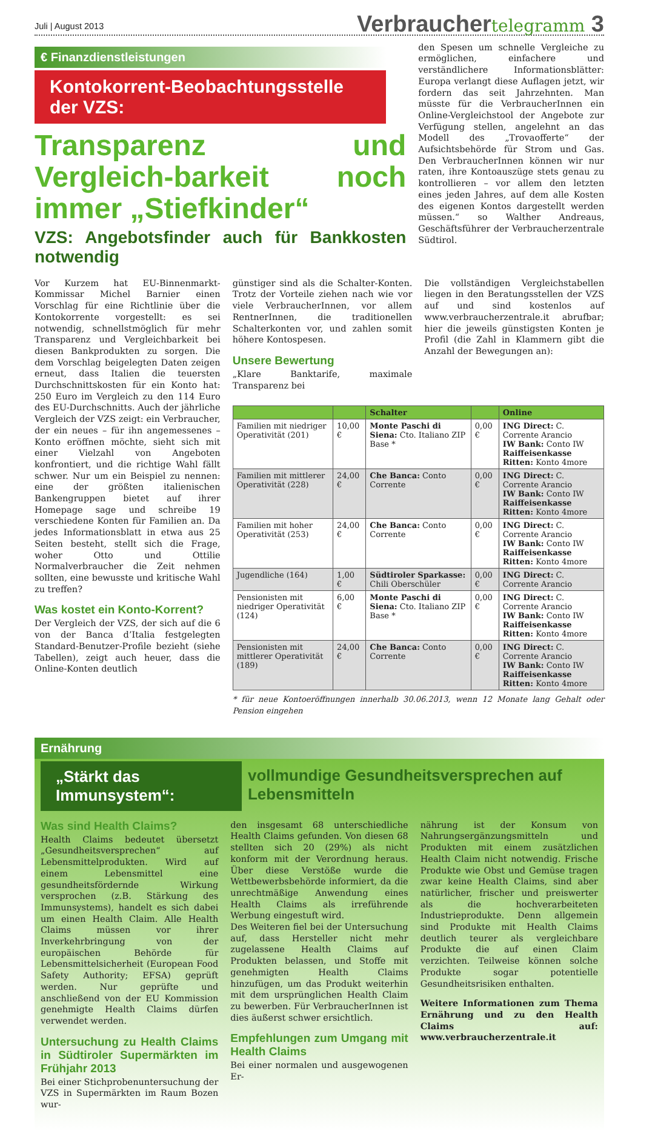Juli | August 2013 Verbrauchertelegramm 3
€ Finanzdienstleistungen
Kontokorrent-Beobachtungsstelle der VZS:
Transparenz und Vergleich-barkeit noch immer „Stiefkinder“
VZS: Angebotsfinder auch für Bankkosten notwendig
den Spesen um schnelle Vergleiche zu ermöglichen, einfachere und verständlichere Informationsblätter: Europa verlangt diese Auflagen jetzt, wir fordern das seit Jahrzehnten. Man müsste für die VerbraucherInnen ein Online-Vergleichstool der Angebote zur Verfügung stellen, angelehnt an das Modell des „Trovaofferte“ der Aufsichtsbehörde für Strom und Gas. Den VerbraucherInnen können wir nur raten, ihre Kontoauszüge stets genau zu kontrollieren – vor allem den letzten eines jeden Jahres, auf dem alle Kosten des eigenen Kontos dargestellt werden müssen.“ so Walther Andreaus, Geschäftsführer der Verbraucherzentrale Südtirol.
Vor Kurzem hat EU-Binnenmarkt-Kommissar Michel Barnier einen Vorschlag für eine Richtlinie über die Kontokorrente vorgestellt: es sei notwendig, schnellstmöglich für mehr Transparenz und Vergleichbarkeit bei diesen Bankprodukten zu sorgen. Die dem Vorschlag beigelegten Daten zeigen erneut, dass Italien die teuersten Durchschnittskosten für ein Konto hat: 250 Euro im Vergleich zu den 114 Euro des EU-Durchschnitts. Auch der jährliche Vergleich der VZS zeigt: ein Verbraucher, der ein neues – für ihn angemessenes – Konto eröffnen möchte, sieht sich mit einer Vielzahl von Angeboten konfrontiert, und die richtige Wahl fällt schwer. Nur um ein Beispiel zu nennen: eine der größten italienischen Bankengruppen bietet auf ihrer Homepage sage und schreibe 19 verschiedene Konten für Familien an. Da jedes Informationsblatt in etwa aus 25 Seiten besteht, stellt sich die Frage, woher Otto und Ottilie Normalverbraucher die Zeit nehmen sollten, eine bewusste und kritische Wahl zu treffen?
Was kostet ein Konto-Korrent?
Der Vergleich der VZS, der sich auf die 6 von der Banca d’Italia festgelegten Standard-Benutzer-Profile bezieht (siehe Tabellen), zeigt auch heuer, dass die Online-Konten deutlich
günstiger sind als die Schalter-Konten. Trotz der Vorteile ziehen nach wie vor viele VerbraucherInnen, vor allem RentnerInnen, die traditionellen Schalterkonten vor, und zahlen somit höhere Kontospesen.
Unsere Bewertung
„Klare Banktarife, maximale Transparenz bei
Die vollständigen Vergleichstabellen liegen in den Beratungsstellen der VZS auf und sind kostenlos auf www.verbraucherzentrale.it abrufbar; hier die jeweils günstigsten Konten je Profil (die Zahl in Klammern gibt die Anzahl der Bewegungen an):
| | | Schalter | | Online |
| --- | --- | --- | --- | --- |
| Familien mit niedriger Operativität (201) | 10,00 € | Monte Paschi di Siena: Cto. Italiano ZIP Base * | 0,00 € | ING Direct: C. Corrente Arancio IW Bank: Conto IW Raiffeisenkasse Ritten: Konto 4more |
| Familien mit mittlerer Operativität (228) | 24,00 € | Che Banca: Conto Corrente | 0,00 € | ING Direct: C. Corrente Arancio IW Bank: Conto IW Raiffeisenkasse Ritten: Konto 4more |
| Familien mit hoher Operativität (253) | 24,00 € | Che Banca: Conto Corrente | 0,00 € | ING Direct: C. Corrente Arancio IW Bank: Conto IW Raiffeisenkasse Ritten: Konto 4more |
| Jugendliche (164) | 1,00 € | Südtiroler Sparkasse: Chili Oberschüler | 0,00 € | ING Direct: C. Corrente Arancio |
| Pensionisten mit niedriger Operativität (124) | 6,00 € | Monte Paschi di Siena: Cto. Italiano ZIP Base * | 0,00 € | ING Direct: C. Corrente Arancio IW Bank: Conto IW Raiffeisenkasse Ritten: Konto 4more |
| Pensionisten mit mittlerer Operativität (189) | 24,00 € | Che Banca: Conto Corrente | 0,00 € | ING Direct: C. Corrente Arancio IW Bank: Conto IW Raiffeisenkasse Ritten: Konto 4more |
* für neue Kontoeröffnungen innerhalb 30.06.2013, wenn 12 Monate lang Gehalt oder Pension eingehen
Ernährung
„Stärkt das Immunsystem“:
vollmundige Gesundheitsversprechen auf Lebensmitteln
Was sind Health Claims?
Health Claims bedeutet übersetzt „Gesundheitsversprechen“ auf Lebensmittelprodukten. Wird auf einem Lebensmittel eine gesundheitsfördernde Wirkung versprochen (z.B. Stärkung des Immunsystems), handelt es sich dabei um einen Health Claim. Alle Health Claims müssen vor ihrer Inverkehrbringung von der europäischen Behörde für Lebensmittelsicherheit (European Food Safety Authority; EFSA) geprüft werden. Nur geprüfte und anschließend von der EU Kommission genehmigte Health Claims dürfen verwendet werden.
Untersuchung zu Health Claims in Südtiroler Supermärkten im Frühjahr 2013
Bei einer Stichprobenuntersuchung der VZS in Supermärkten im Raum Bozen wur-
den insgesamt 68 unterschiedliche Health Claims gefunden. Von diesen 68 stellten sich 20 (29%) als nicht konform mit der Verordnung heraus. Über diese Verstöße wurde die Wettbewerbsbehörde informiert, da die unrechtmäßige Anwendung eines Health Claims als irreführende Werbung eingestuft wird.
Des Weiteren fiel bei der Untersuchung auf, dass Hersteller nicht mehr zugelassene Health Claims auf Produkten belassen, und Stoffe mit genehmigten Health Claims hinzufügen, um das Produkt weiterhin mit dem ursprünglichen Health Claim zu bewerben. Für VerbraucherInnen ist dies äußerst schwer ersichtlich.
Empfehlungen zum Umgang mit Health Claims
Bei einer normalen und ausgewogenen Er-
nährung ist der Konsum von Nahrungsergänzungsmitteln und Produkten mit einem zusätzlichen Health Claim nicht notwendig. Frische Produkte wie Obst und Gemüse tragen zwar keine Health Claims, sind aber natürlicher, frischer und preiswerter als die hochverarbeiteten Industrieprodukte. Denn allgemein sind Produkte mit Health Claims deutlich teurer als vergleichbare Produkte die auf einen Claim verzichten. Teilweise können solche Produkte sogar potentielle Gesundheitsrisiken enthalten.
Weitere Informationen zum Thema Ernährung und zu den Health Claims auf: www.verbraucherzentrale.it